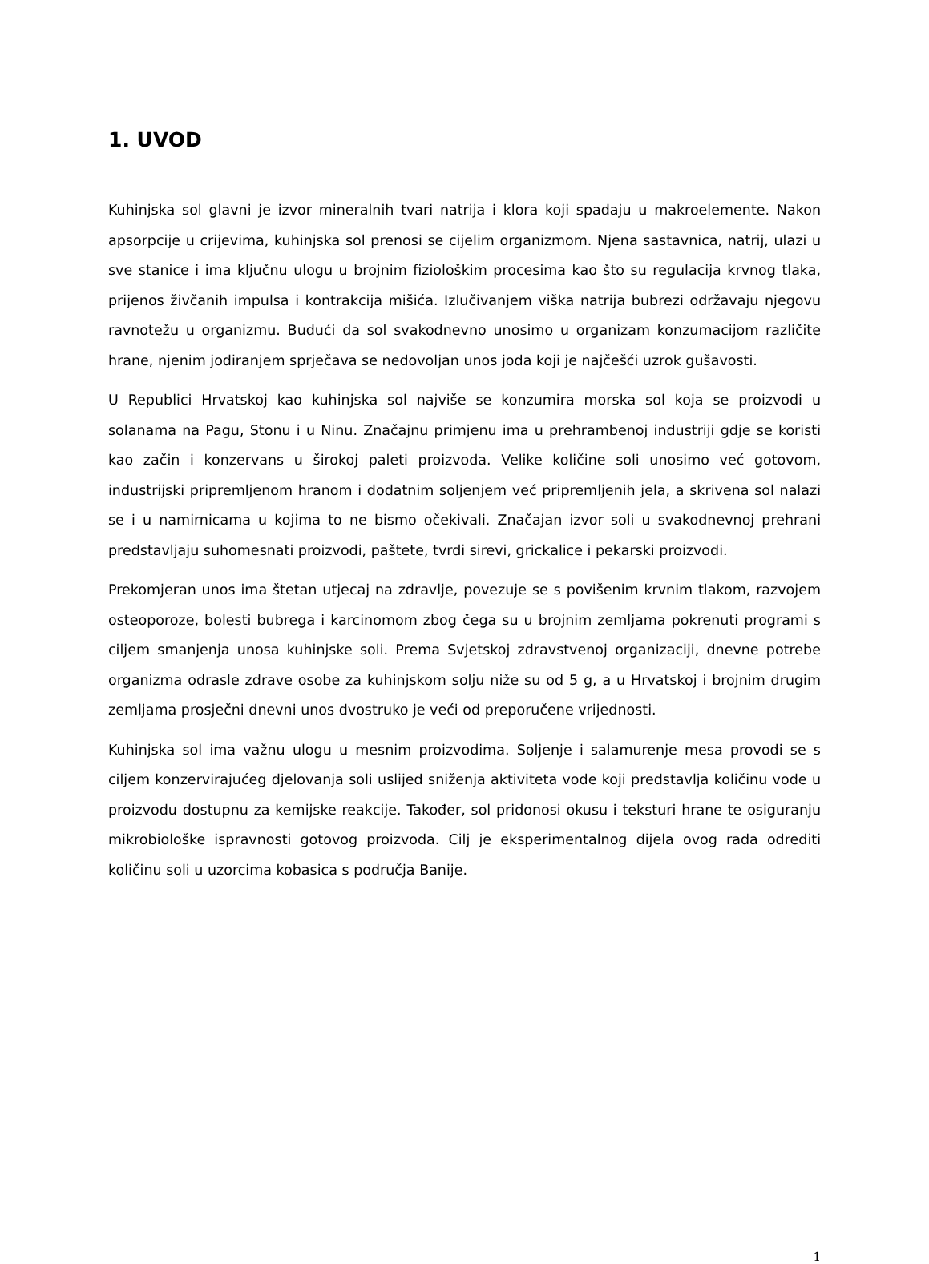1. UVOD
Kuhinjska sol glavni je izvor mineralnih tvari natrija i klora koji spadaju u makroelemente. Nakon apsorpcije u crijevima, kuhinjska sol prenosi se cijelim organizmom. Njena sastavnica, natrij, ulazi u sve stanice i ima ključnu ulogu u brojnim fiziološkim procesima kao što su regulacija krvnog tlaka, prijenos živčanih impulsa i kontrakcija mišića. Izlučivanjem viška natrija bubrezi održavaju njegovu ravnotežu u organizmu. Budući da sol svakodnevno unosimo u organizam konzumacijom različite hrane, njenim jodiranjem sprječava se nedovoljan unos joda koji je najčešći uzrok gušavosti.
U Republici Hrvatskoj kao kuhinjska sol najviše se konzumira morska sol koja se proizvodi u solanama na Pagu, Stonu i u Ninu. Značajnu primjenu ima u prehrambenoj industriji gdje se koristi kao začin i konzervans u širokoj paleti proizvoda. Velike količine soli unosimo već gotovom, industrijski pripremljenom hranom i dodatnim soljenjem već pripremljenih jela, a skrivena sol nalazi se i u namirnicama u kojima to ne bismo očekivali. Značajan izvor soli u svakodnevnoj prehrani predstavljaju suhomesnati proizvodi, paštete, tvrdi sirevi, grickalice i pekarski proizvodi.
Prekomjeran unos ima štetan utjecaj na zdravlje, povezuje se s povišenim krvnim tlakom, razvojem osteoporoze, bolesti bubrega i karcinomom zbog čega su u brojnim zemljama pokrenuti programi s ciljem smanjenja unosa kuhinjske soli. Prema Svjetskoj zdravstvenoj organizaciji, dnevne potrebe organizma odrasle zdrave osobe za kuhinjskom solju niže su od 5 g, a u Hrvatskoj i brojnim drugim zemljama prosječni dnevni unos dvostruko je veći od preporučene vrijednosti.
Kuhinjska sol ima važnu ulogu u mesnim proizvodima. Soljenje i salamurenje mesa provodi se s ciljem konzervirajućeg djelovanja soli uslijed sniženja aktiviteta vode koji predstavlja količinu vode u proizvodu dostupnu za kemijske reakcije. Također, sol pridonosi okusu i teksturi hrane te osiguranju mikrobiološke ispravnosti gotovog proizvoda. Cilj je eksperimentalnog dijela ovog rada odrediti količinu soli u uzorcima kobasica s područja Banije.
1